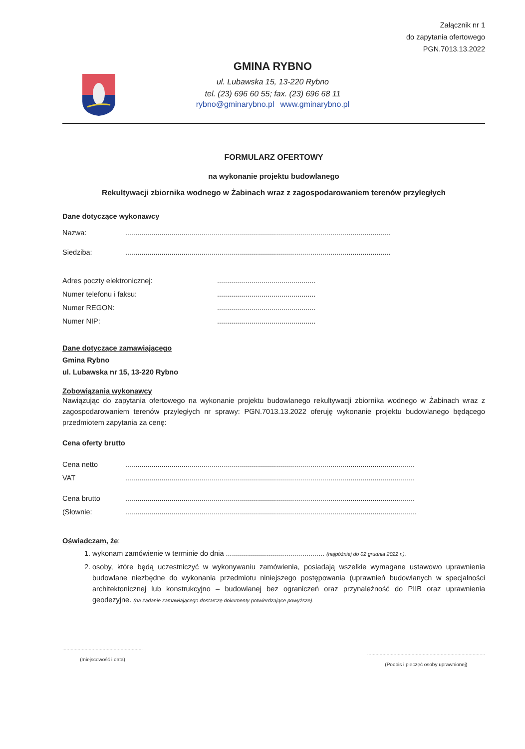Załącznik nr 1
do zapytania ofertowego
PGN.7013.13.2022
GMINA RYBNO
ul. Lubawska 15, 13-220 Rybno
tel. (23) 696 60 55; fax. (23) 696 68 11
rybno@gminarybno.pl www.gminarybno.pl
FORMULARZ OFERTOWY
na wykonanie projektu budowlanego
Rekultywacji zbiornika wodnego w Żabinach wraz z zagospodarowaniem terenów przyległych
Dane dotyczące wykonawcy
Nazwa:..........................................................................................................................................
Siedziba:..........................................................................................................................................
Adres poczty elektronicznej:.................................................
Numer telefonu i faksu:.................................................
Numer REGON:.................................................
Numer NIP:.................................................
Dane dotyczące zamawiającego
Gmina Rybno
ul. Lubawska nr 15, 13-220 Rybno
Zobowiązania wykonawcy
Nawiązując do zapytania ofertowego na wykonanie projektu budowlanego rekultywacji zbiornika wodnego w Żabinach wraz z zagospodarowaniem terenów przyległych nr sprawy: PGN.7013.13.2022 oferuję wykonanie projektu budowlanego będącego przedmiotem zapytania za cenę:
Cena oferty brutto
Cena netto................................................................................................................................................zł
VAT................................................................................................................................................zł
Cena brutto................................................................................................................................................zł
(Słownie:..................................................................................................................................................)
Oświadczam, że:
1. wykonam zamówienie w terminie do dnia ................................................. (najpóźniej do 02 grudnia 2022 r.),
2. osoby, które będą uczestniczyć w wykonywaniu zamówienia, posiadają wszelkie wymagane ustawowo uprawnienia budowlane niezbędne do wykonania przedmiotu niniejszego postępowania (uprawnień budowlanych w specjalności architektonicznej lub konstrukcyjno – budowlanej bez ograniczeń oraz przynależność do PIIB oraz uprawnienia geodezyjne. (na żądanie zamawiającego dostarczę dokumenty potwierdzające powyższe).
..........................................................
(miejscowość i data)
.....................................................................................
(Podpis i pieczęć osoby uprawnionej)